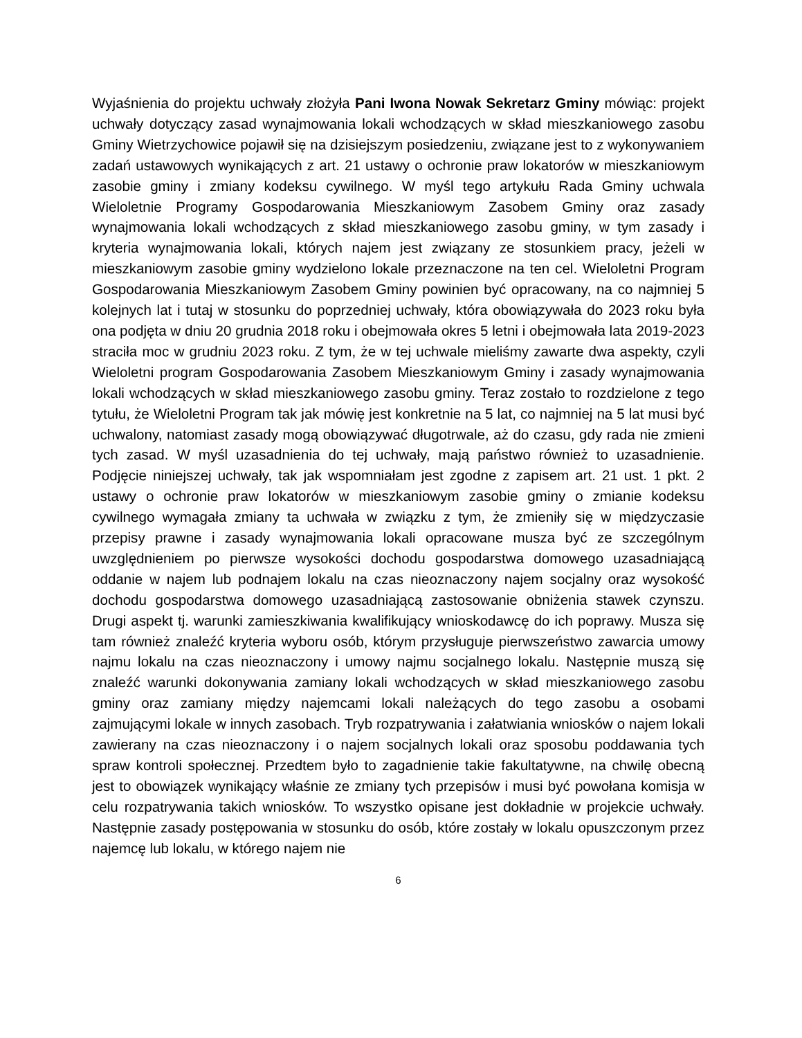Wyjaśnienia do projektu uchwały złożyła Pani Iwona Nowak Sekretarz Gminy mówiąc: projekt uchwały dotyczący zasad wynajmowania lokali wchodzących w skład mieszkaniowego zasobu Gminy Wietrzychowice pojawił się na dzisiejszym posiedzeniu, związane jest to z wykonywaniem zadań ustawowych wynikających z art. 21 ustawy o ochronie praw lokatorów w mieszkaniowym zasobie gminy i zmiany kodeksu cywilnego. W myśl tego artykułu Rada Gminy uchwala Wieloletnie Programy Gospodarowania Mieszkaniowym Zasobem Gminy oraz zasady wynajmowania lokali wchodzących z skład mieszkaniowego zasobu gminy, w tym zasady i kryteria wynajmowania lokali, których najem jest związany ze stosunkiem pracy, jeżeli w mieszkaniowym zasobie gminy wydzielono lokale przeznaczone na ten cel. Wieloletni Program Gospodarowania Mieszkaniowym Zasobem Gminy powinien być opracowany, na co najmniej 5 kolejnych lat i tutaj w stosunku do poprzedniej uchwały, która obowiązywała do 2023 roku była ona podjęta w dniu 20 grudnia 2018 roku i obejmowała okres 5 letni i obejmowała lata 2019-2023 straciła moc w grudniu 2023 roku. Z tym, że w tej uchwale mieliśmy zawarte dwa aspekty, czyli Wieloletni program Gospodarowania Zasobem Mieszkaniowym Gminy i zasady wynajmowania lokali wchodzących w skład mieszkaniowego zasobu gminy. Teraz zostało to rozdzielone z tego tytułu, że Wieloletni Program tak jak mówię jest konkretnie na 5 lat, co najmniej na 5 lat musi być uchwalony, natomiast zasady mogą obowiązywać długotrwale, aż do czasu, gdy rada nie zmieni tych zasad. W myśl uzasadnienia do tej uchwały, mają państwo również to uzasadnienie. Podjęcie niniejszej uchwały, tak jak wspomniałam jest zgodne z zapisem art. 21 ust. 1 pkt. 2 ustawy o ochronie praw lokatorów w mieszkaniowym zasobie gminy o zmianie kodeksu cywilnego wymagała zmiany ta uchwała w związku z tym, że zmieniły się w międzyczasie przepisy prawne i zasady wynajmowania lokali opracowane musza być ze szczególnym uwzględnieniem po pierwsze wysokości dochodu gospodarstwa domowego uzasadniającą oddanie w najem lub podnajem lokalu na czas nieoznaczony najem socjalny oraz wysokość dochodu gospodarstwa domowego uzasadniającą zastosowanie obniżenia stawek czynszu. Drugi aspekt tj. warunki zamieszkiwania kwalifikujący wnioskodawcę do ich poprawy. Musza się tam również znaleźć kryteria wyboru osób, którym przysługuje pierwszeństwo zawarcia umowy najmu lokalu na czas nieoznaczony i umowy najmu socjalnego lokalu. Następnie muszą się znaleźć warunki dokonywania zamiany lokali wchodzących w skład mieszkaniowego zasobu gminy oraz zamiany między najemcami lokali należących do tego zasobu a osobami zajmującymi lokale w innych zasobach. Tryb rozpatrywania i załatwiania wniosków o najem lokali zawierany na czas nieoznaczony i o najem socjalnych lokali oraz sposobu poddawania tych spraw kontroli społecznej. Przedtem było to zagadnienie takie fakultatywne, na chwilę obecną jest to obowiązek wynikający właśnie ze zmiany tych przepisów i musi być powołana komisja w celu rozpatrywania takich wniosków. To wszystko opisane jest dokładnie w projekcie uchwały. Następnie zasady postępowania w stosunku do osób, które zostały w lokalu opuszczonym przez najemcę lub lokalu, w którego najem nie
6